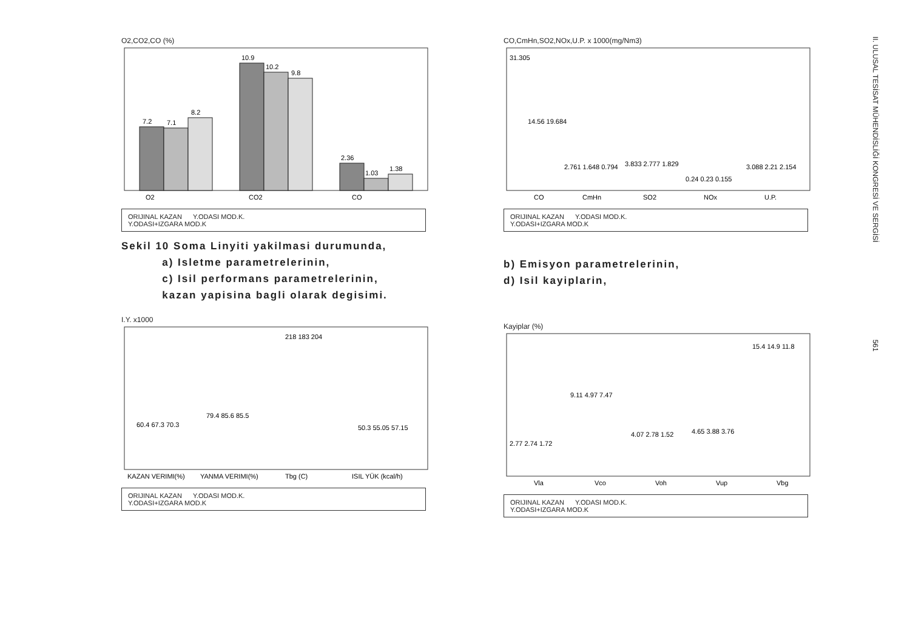O2,CO2,CO (%)
7.2
7.1
8.2
10.9
10.2
9.8
2.36
1.03
1.38
O2
CO2
CO
ORIJINAL KAZAN Y.ODASI MOD.K.
Y.ODASI+IZGARA MOD.K
Sekil 10 Soma Linyiti yakilmasi durumunda,
a) Isletme parametrelerinin,
c) Isil performans parametrelerinin,
kazan yapisina bagli olarak degisimi.
I.Y. x1000
60.4 67.3 70.3
79.4 85.6 85.5
218 183 204
50.3 55.05 57.15
KAZAN VERIMI(%)
YANMA VERIMI(%)
Tbg (C)
ISIL YÜK (kcal/h)
ORIJINAL KAZAN Y.ODASI MOD.K.
Y.ODASI+IZGARA MOD.K
CO,CmHn,SO2,NOx,U.P. x 1000(mg/Nm3)
31.305
14.56 19.684
2.761 1.648 0.794
3.833 2.777 1.829
0.24 0.23 0.155
3.088 2.21 2.154
CO
CmHn
SO2
NOx
U.P.
ORIJINAL KAZAN Y.ODASI MOD.K.
Y.ODASI+IZGARA MOD.K
b) Emisyon parametrelerinin,
d) Isil kayiplarin,
Kayiplar (%)
2.77 2.74 1.72
9.11 4.97 7.47
4.07 2.78 1.52
4.65 3.88 3.76
15.4 14.9 11.8
Vla
Vco
Voh
Vup
Vbg
ORIJINAL KAZAN Y.ODASI MOD.K.
Y.ODASI+IZGARA MOD.K
II. ULUSAL TESİSAT MÜHENDİSLİĞİ KONGRESİ VE SERGİSİ 561